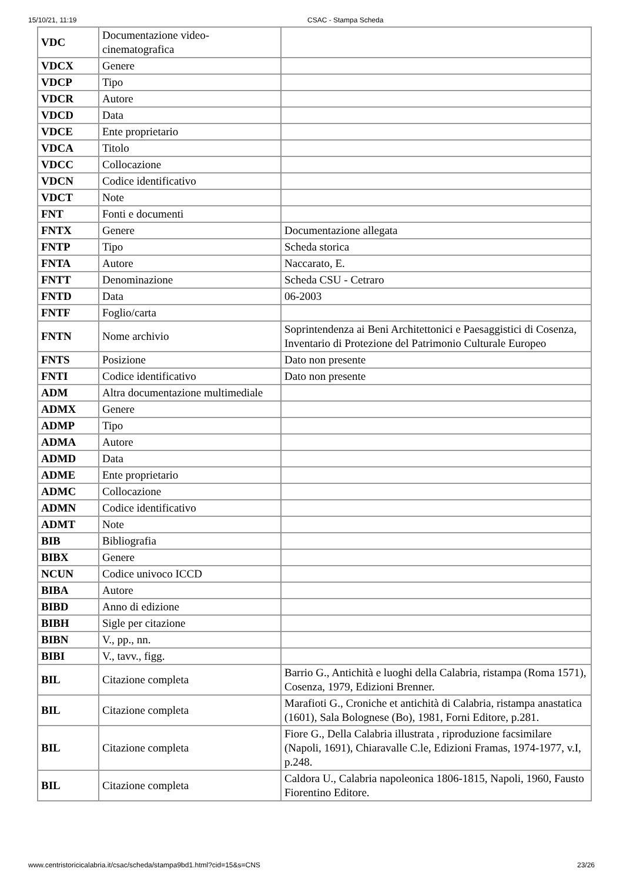15/10/21, 11:19 CSAC - Stampa Scheda
| VDC | Documentazione video-cinematografica | |
| VDCX | Genere | |
| VDCP | Tipo | |
| VDCR | Autore | |
| VDCD | Data | |
| VDCE | Ente proprietario | |
| VDCA | Titolo | |
| VDCC | Collocazione | |
| VDCN | Codice identificativo | |
| VDCT | Note | |
| FNT | Fonti e documenti | |
| FNTX | Genere | Documentazione allegata |
| FNTP | Tipo | Scheda storica |
| FNTA | Autore | Naccarato, E. |
| FNTT | Denominazione | Scheda CSU - Cetraro |
| FNTD | Data | 06-2003 |
| FNTF | Foglio/carta | |
| FNTN | Nome archivio | Soprintendenza ai Beni Architettonici e Paesaggistici di Cosenza, Inventario di Protezione del Patrimonio Culturale Europeo |
| FNTS | Posizione | Dato non presente |
| FNTI | Codice identificativo | Dato non presente |
| ADM | Altra documentazione multimediale | |
| ADMX | Genere | |
| ADMP | Tipo | |
| ADMA | Autore | |
| ADMD | Data | |
| ADME | Ente proprietario | |
| ADMC | Collocazione | |
| ADMN | Codice identificativo | |
| ADMT | Note | |
| BIB | Bibliografia | |
| BIBX | Genere | |
| NCUN | Codice univoco ICCD | |
| BIBA | Autore | |
| BIBD | Anno di edizione | |
| BIBH | Sigle per citazione | |
| BIBN | V., pp., nn. | |
| BIBI | V., tavv., figg. | |
| BIL | Citazione completa | Barrio G., Antichità e luoghi della Calabria, ristampa (Roma 1571), Cosenza, 1979, Edizioni Brenner. |
| BIL | Citazione completa | Marafioti G., Croniche et antichità di Calabria, ristampa anastatica (1601), Sala Bolognese (Bo), 1981, Forni Editore, p.281. |
| BIL | Citazione completa | Fiore G., Della Calabria illustrata , riproduzione facsimilare (Napoli, 1691), Chiaravalle C.le, Edizioni Framas, 1974-1977, v.I, p.248. |
| BIL | Citazione completa | Caldora U., Calabria napoleonica 1806-1815, Napoli, 1960, Fausto Fiorentino Editore. |
www.centristoricicalabria.it/csac/scheda/stampa9bd1.html?cid=15&s=CNS 23/26